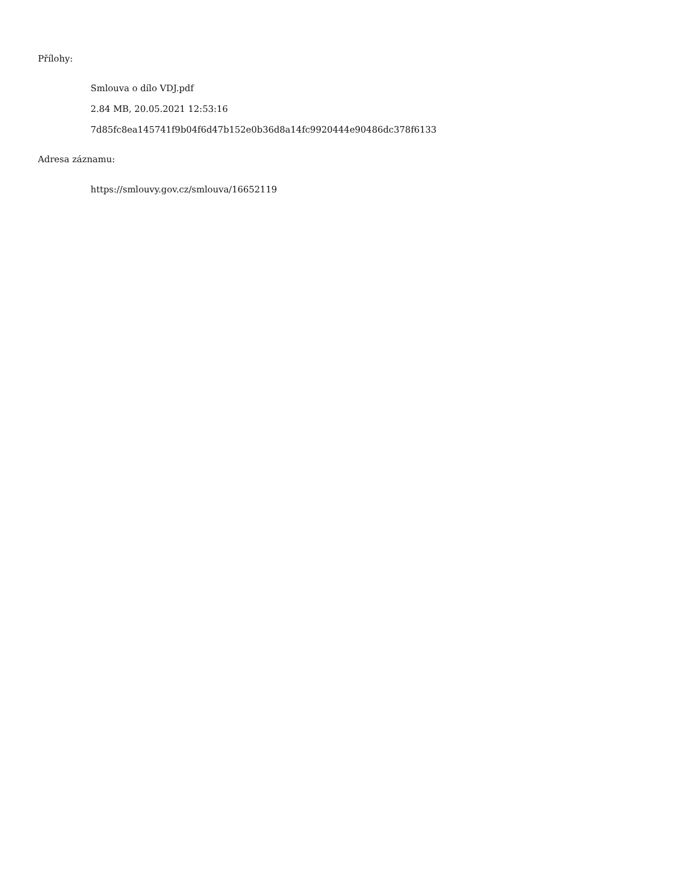Přílohy:
Smlouva o dílo VDJ.pdf
2.84 MB, 20.05.2021 12:53:16
7d85fc8ea145741f9b04f6d47b152e0b36d8a14fc9920444e90486dc378f6133
Adresa záznamu:
https://smlouvy.gov.cz/smlouva/16652119